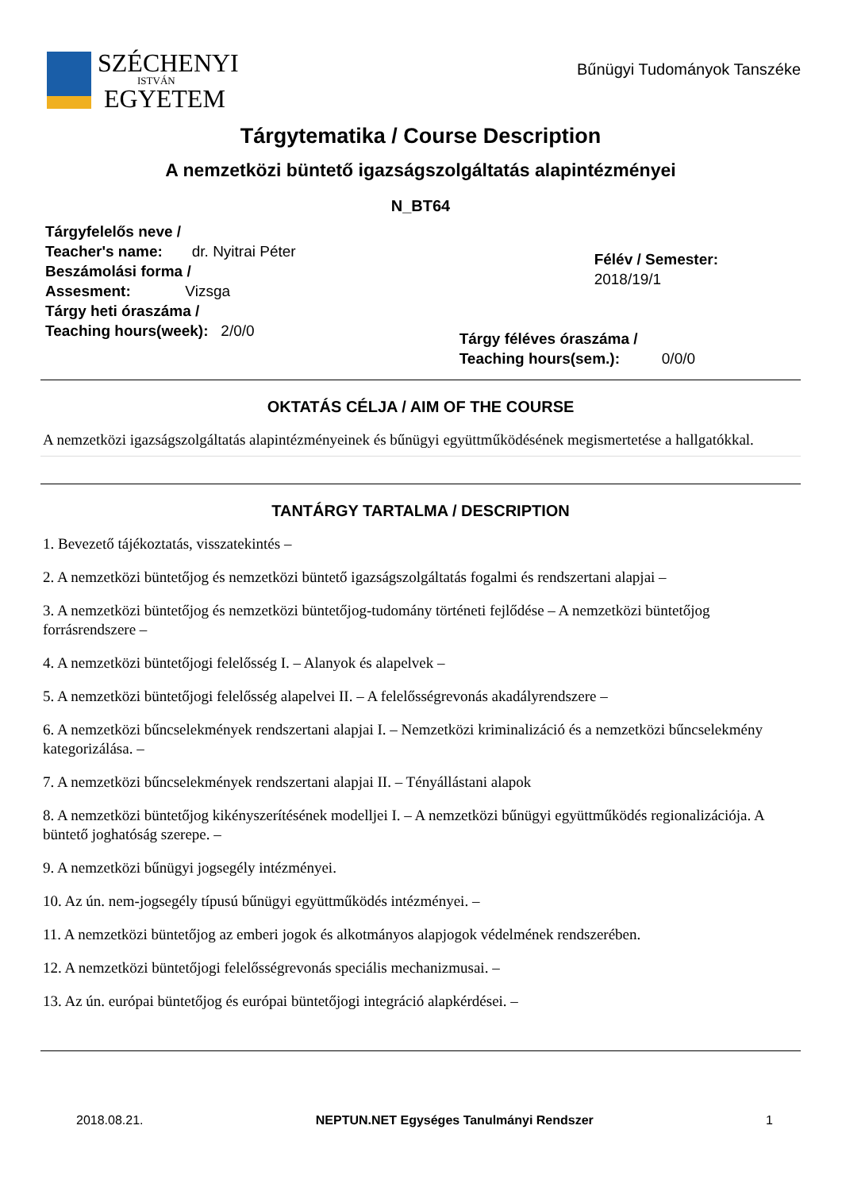SZÉCHENYI
ISTVÁN
EGYETEM
Bűnügyi Tudományok Tanszéke
Tárgytematika / Course Description
A nemzetközi büntető igazságszolgáltatás alapintézményei
N_BT64
Tárgyfelelős neve /
Teacher's name: dr. Nyitrai Péter
Beszámolási forma /
Assesment: Vizsga
Tárgy heti óraszáma /
Teaching hours(week): 2/0/0
Félév / Semester: 2018/19/1
Tárgy féléves óraszáma /
Teaching hours(sem.): 0/0/0
OKTATÁS CÉLJA / AIM OF THE COURSE
A nemzetközi igazságszolgáltatás alapintézményeinek és bűnügyi együttműködésének megismertetése a hallgatókkal.
TANTÁRGY TARTALMA / DESCRIPTION
1. Bevezető tájékoztatás, visszatekintés –
2. A nemzetközi büntetőjog és nemzetközi büntető igazságszolgáltatás fogalmi és rendszertani alapjai –
3. A nemzetközi büntetőjog és nemzetközi büntetőjog-tudomány történeti fejlődése – A nemzetközi büntetőjog forrásrendszere –
4. A nemzetközi büntetőjogi felelősség I. – Alanyok és alapelvek –
5. A nemzetközi büntetőjogi felelősség alapelvei II. – A felelősségrevonás akadályrendszere –
6. A nemzetközi bűncselekmények rendszertani alapjai I. – Nemzetközi kriminalizáció és a nemzetközi bűncselekmény kategorizálása. –
7. A nemzetközi bűncselekmények rendszertani alapjai II. – Tényállástani alapok
8. A nemzetközi büntetőjog kikényszerítésének modelljei I. – A nemzetközi bűnügyi együttműködés regionalizációja. A büntető joghatóság szerepe. –
9. A nemzetközi bűnügyi jogsegély intézményei.
10. Az ún. nem-jogsegély típusú bűnügyi együttműködés intézményei. –
11. A nemzetközi büntetőjog az emberi jogok és alkotmányos alapjogok védelmének rendszerében.
12. A nemzetközi büntetőjogi felelősségrevonás speciális mechanizmusai. –
13. Az ún. európai büntetőjog és európai büntetőjogi integráció alapkérdései. –
2018.08.21. NEPTUN.NET Egységes Tanulmányi Rendszer 1